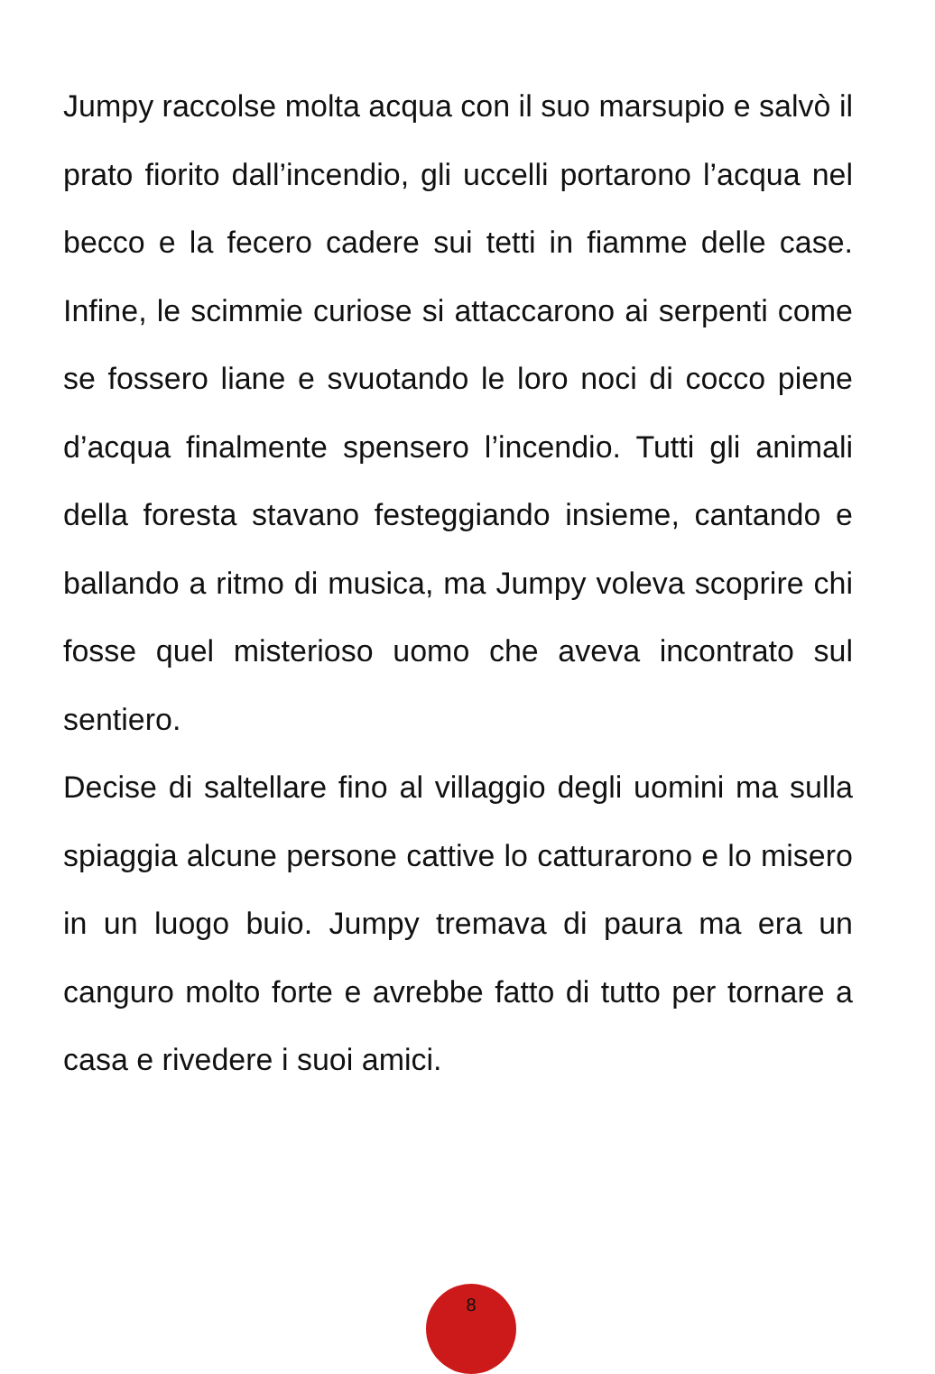Jumpy raccolse molta acqua con il suo marsupio e salvò il prato fiorito dall’incendio, gli uccelli portarono l’acqua nel becco e la fecero cadere sui tetti in fiamme delle case. Infine, le scimmie curiose si attaccarono ai serpenti come se fossero liane e svuotando le loro noci di cocco piene d’acqua finalmente spensero l’incendio. Tutti gli animali della foresta stavano festeggiando insieme, cantando e ballando a ritmo di musica, ma Jumpy voleva scoprire chi fosse quel misterioso uomo che aveva incontrato sul sentiero.
Decise di saltellare fino al villaggio degli uomini ma sulla spiaggia alcune persone cattive lo catturarono e lo misero in un luogo buio. Jumpy tremava di paura ma era un canguro molto forte e avrebbe fatto di tutto per tornare a casa e rivedere i suoi amici.
8